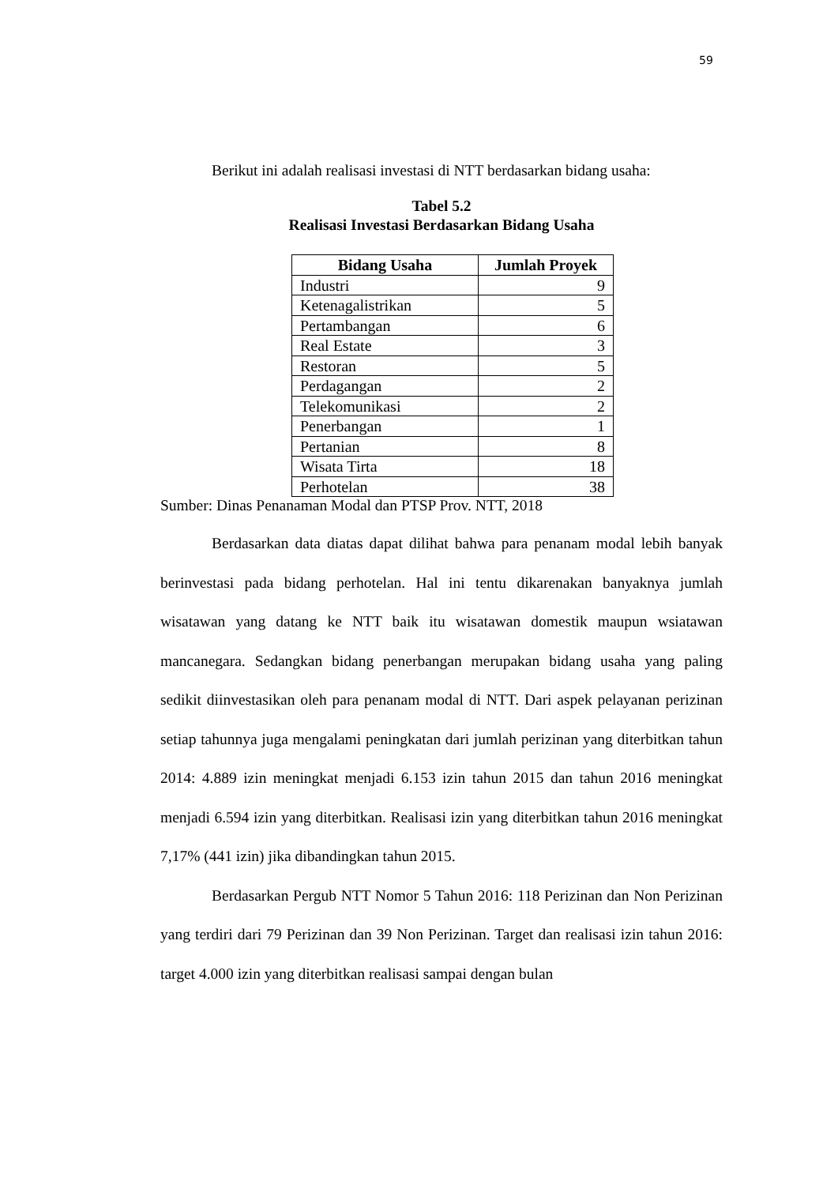59
Berikut ini adalah realisasi investasi di NTT berdasarkan bidang usaha:
Tabel 5.2
Realisasi Investasi Berdasarkan Bidang Usaha
| Bidang Usaha | Jumlah Proyek |
| --- | --- |
| Industri | 9 |
| Ketenagalistrikan | 5 |
| Pertambangan | 6 |
| Real Estate | 3 |
| Restoran | 5 |
| Perdagangan | 2 |
| Telekomunikasi | 2 |
| Penerbangan | 1 |
| Pertanian | 8 |
| Wisata Tirta | 18 |
| Perhotelan | 38 |
Sumber: Dinas Penanaman Modal dan PTSP Prov. NTT, 2018
Berdasarkan data diatas dapat dilihat bahwa para penanam modal lebih banyak berinvestasi pada bidang perhotelan. Hal ini tentu dikarenakan banyaknya jumlah wisatawan yang datang ke NTT baik itu wisatawan domestik maupun wsiatawan mancanegara. Sedangkan bidang penerbangan merupakan bidang usaha yang paling sedikit diinvestasikan oleh para penanam modal di NTT. Dari aspek pelayanan perizinan setiap tahunnya juga mengalami peningkatan dari jumlah perizinan yang diterbitkan tahun 2014: 4.889 izin meningkat menjadi 6.153 izin tahun 2015 dan tahun 2016 meningkat menjadi 6.594 izin yang diterbitkan. Realisasi izin yang diterbitkan tahun 2016 meningkat 7,17% (441 izin) jika dibandingkan tahun 2015.
Berdasarkan Pergub NTT Nomor 5 Tahun 2016: 118 Perizinan dan Non Perizinan yang terdiri dari 79 Perizinan dan 39 Non Perizinan. Target dan realisasi izin tahun 2016: target 4.000 izin yang diterbitkan realisasi sampai dengan bulan